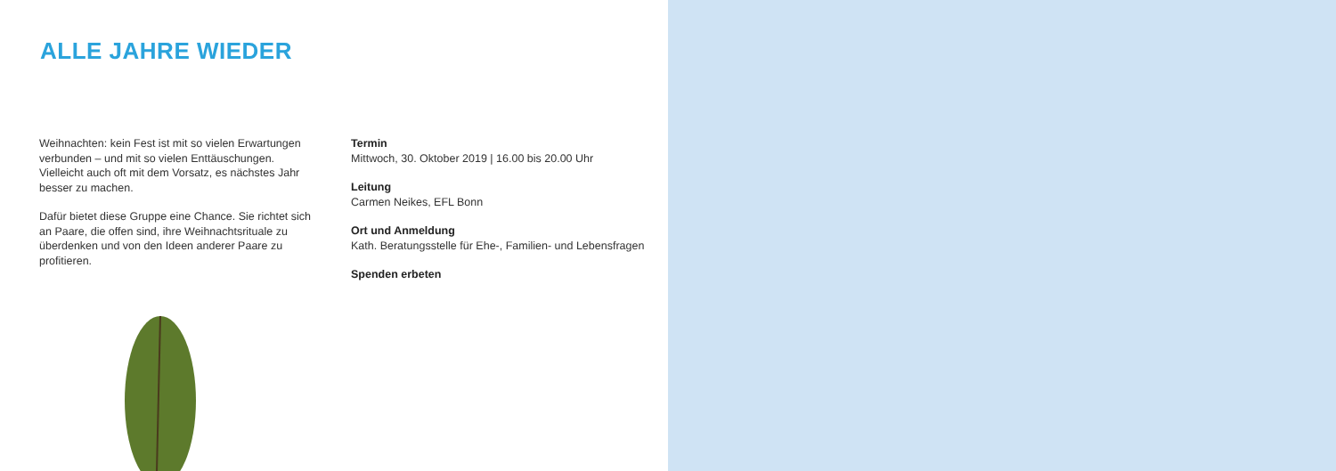ALLE JAHRE WIEDER
Weihnachten: kein Fest ist mit so vielen Erwartungen verbunden – und mit so vielen Enttäuschungen. Vielleicht auch oft mit dem Vorsatz, es nächstes Jahr besser zu machen.
Dafür bietet diese Gruppe eine Chance. Sie richtet sich an Paare, die offen sind, ihre Weihnachtsrituale zu überdenken und von den Ideen anderer Paare zu profitieren.
Termin
Mittwoch, 30. Oktober 2019 | 16.00 bis 20.00 Uhr
Leitung
Carmen Neikes, EFL Bonn
Ort und Anmeldung
Kath. Beratungsstelle für Ehe-, Familien- und Lebensfragen
Spenden erbeten